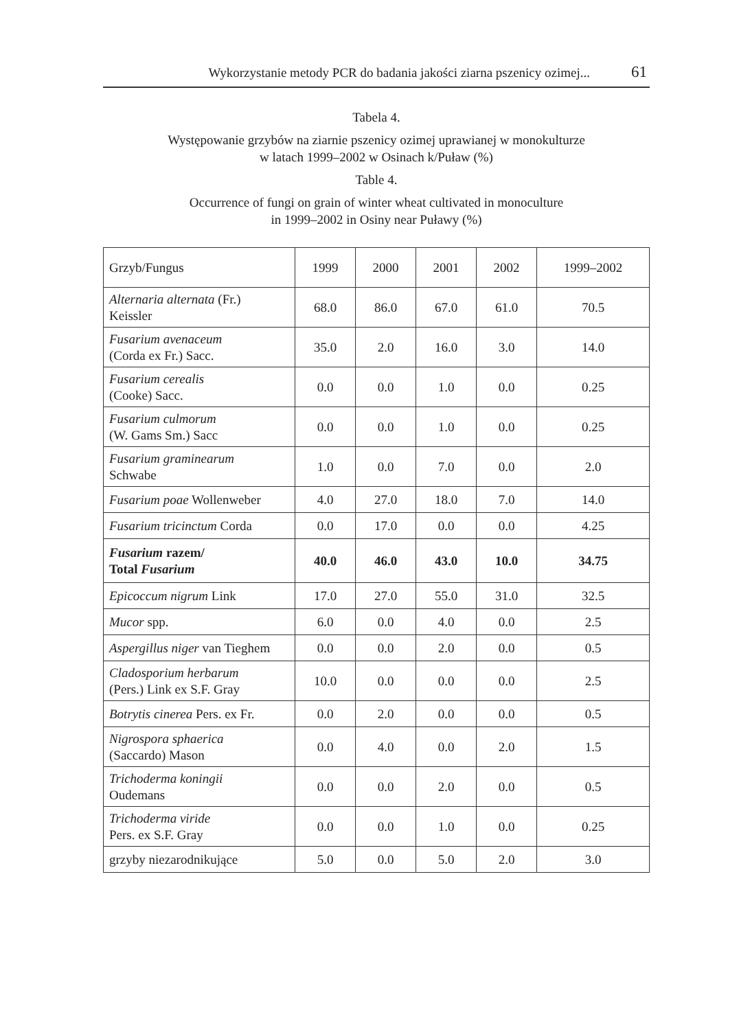Wykorzystanie metody PCR do badania jakości ziarna pszenicy ozimej... 61
Tabela 4.
Występowanie grzybów na ziarnie pszenicy ozimej uprawianej w monokulturze
w latach 1999–2002 w Osinach k/Puław (%)
Table 4.
Occurrence of fungi on grain of winter wheat cultivated in monoculture
in 1999–2002 in Osiny near Puławy (%)
| Grzyb/Fungus | 1999 | 2000 | 2001 | 2002 | 1999–2002 |
| --- | --- | --- | --- | --- | --- |
| Alternaria alternata (Fr.) Keissler | 68.0 | 86.0 | 67.0 | 61.0 | 70.5 |
| Fusarium avenaceum (Corda ex Fr.) Sacc. | 35.0 | 2.0 | 16.0 | 3.0 | 14.0 |
| Fusarium cerealis (Cooke) Sacc. | 0.0 | 0.0 | 1.0 | 0.0 | 0.25 |
| Fusarium culmorum (W. Gams Sm.) Sacc | 0.0 | 0.0 | 1.0 | 0.0 | 0.25 |
| Fusarium graminearum Schwabe | 1.0 | 0.0 | 7.0 | 0.0 | 2.0 |
| Fusarium poae Wollenweber | 4.0 | 27.0 | 18.0 | 7.0 | 14.0 |
| Fusarium tricinctum Corda | 0.0 | 17.0 | 0.0 | 0.0 | 4.25 |
| Fusarium razem/ Total Fusarium | 40.0 | 46.0 | 43.0 | 10.0 | 34.75 |
| Epicoccum nigrum Link | 17.0 | 27.0 | 55.0 | 31.0 | 32.5 |
| Mucor spp. | 6.0 | 0.0 | 4.0 | 0.0 | 2.5 |
| Aspergillus niger van Tieghem | 0.0 | 0.0 | 2.0 | 0.0 | 0.5 |
| Cladosporium herbarum (Pers.) Link ex S.F. Gray | 10.0 | 0.0 | 0.0 | 0.0 | 2.5 |
| Botrytis cinerea Pers. ex Fr. | 0.0 | 2.0 | 0.0 | 0.0 | 0.5 |
| Nigrospora sphaerica (Saccardo) Mason | 0.0 | 4.0 | 0.0 | 2.0 | 1.5 |
| Trichoderma koningii Oudemans | 0.0 | 0.0 | 2.0 | 0.0 | 0.5 |
| Trichoderma viride Pers. ex S.F. Gray | 0.0 | 0.0 | 1.0 | 0.0 | 0.25 |
| grzyby niezarodnikujące | 5.0 | 0.0 | 5.0 | 2.0 | 3.0 |